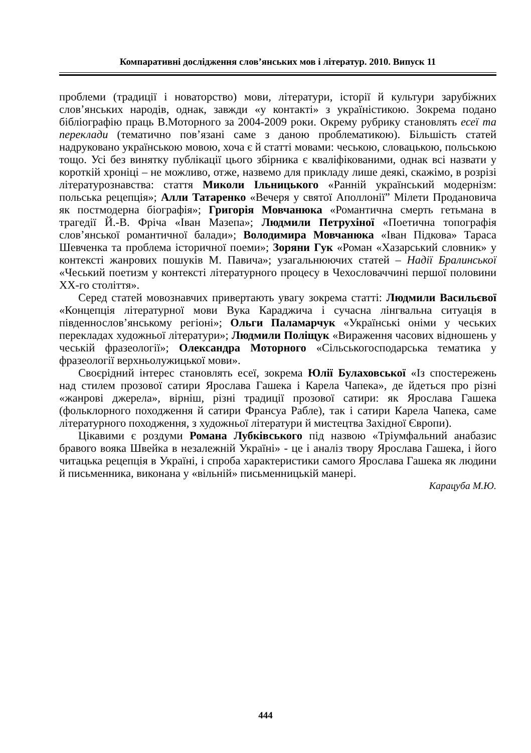Компаративні дослідження слов’янських мов і літератур. 2010. Випуск 11
проблеми (традиції і новаторство) мови, літератури, історії й культури зарубіжних слов’янських народів, однак, завжди «у контакті» з україністикою. Зокрема подано бібліографію праць В.Моторного за 2004-2009 роки. Окрему рубрику становлять есеї та переклади (тематично пов’язані саме з даною проблематикою). Більшість статей надруковано українською мовою, хоча є й статті мовами: чеською, словацькою, польською тощо. Усі без винятку публікації цього збірника є кваліфікованими, однак всі назвати у короткій хроніці – не можливо, отже, назвемо для прикладу лише деякі, скажімо, в розрізі літературознавства: стаття Миколи Ільницького «Ранній український модернізм: польська рецепція»; Алли Татаренко «Вечеря у святої Аполлонії” Мілети Продановича як постмодерна біографія»; Григорія Мовчанюка «Романтична смерть гетьмана в трагедії Й.-В. Фріча «Іван Мазепа»; Людмили Петрухіної «Поетична топографія слов’янської романтичної балади»; Володимира Мовчанюка «Іван Підкова» Тараса Шевченка та проблема історичної поеми»; Зоряни Гук «Роман «Хазарський словник» у контексті жанрових пошуків М. Павича»; узагальнюючих статей – Надії Бралинської «Чеський поетизм у контексті літературного процесу в Чехословаччині першої половини ХХ-го століття».
Серед статей мовознавчих привертають увагу зокрема статті: Людмили Васильєвої «Концепція літературної мови Вука Караджича і сучасна лінгвальна ситуація в південнослов’янському регіоні»; Ольги Паламарчук «Українські оніми у чеських перекладах художньої літератури»; Людмили Поліщук «Вираження часових відношень у чеській фразеології»; Олександра Моторного «Сільськогосподарська тематика у фразеології верхньолужицької мови».
Своєрідний інтерес становлять есеї, зокрема Юлії Булаховської «Із спостережень над стилем прозової сатири Ярослава Гашека і Карела Чапека», де йдеться про різні «жанрові джерела», вірніш, різні традиції прозової сатири: як Ярослава Гашека (фольклорного походження й сатири Франсуа Рабле), так і сатири Карела Чапека, саме літературного походження, з художньої літератури й мистецтва Західної Європи).
Цікавими є роздуми Романа Лубківського під назвою «Тріумфальний анабазис бравого вояка Швейка в незалежній Україні» - це і аналіз твору Ярослава Гашека, і його читацька рецепція в Україні, і спроба характеристики самого Ярослава Гашека як людини й письменника, виконана у «вільній» письменницькій манері.
Карацуба М.Ю.
444